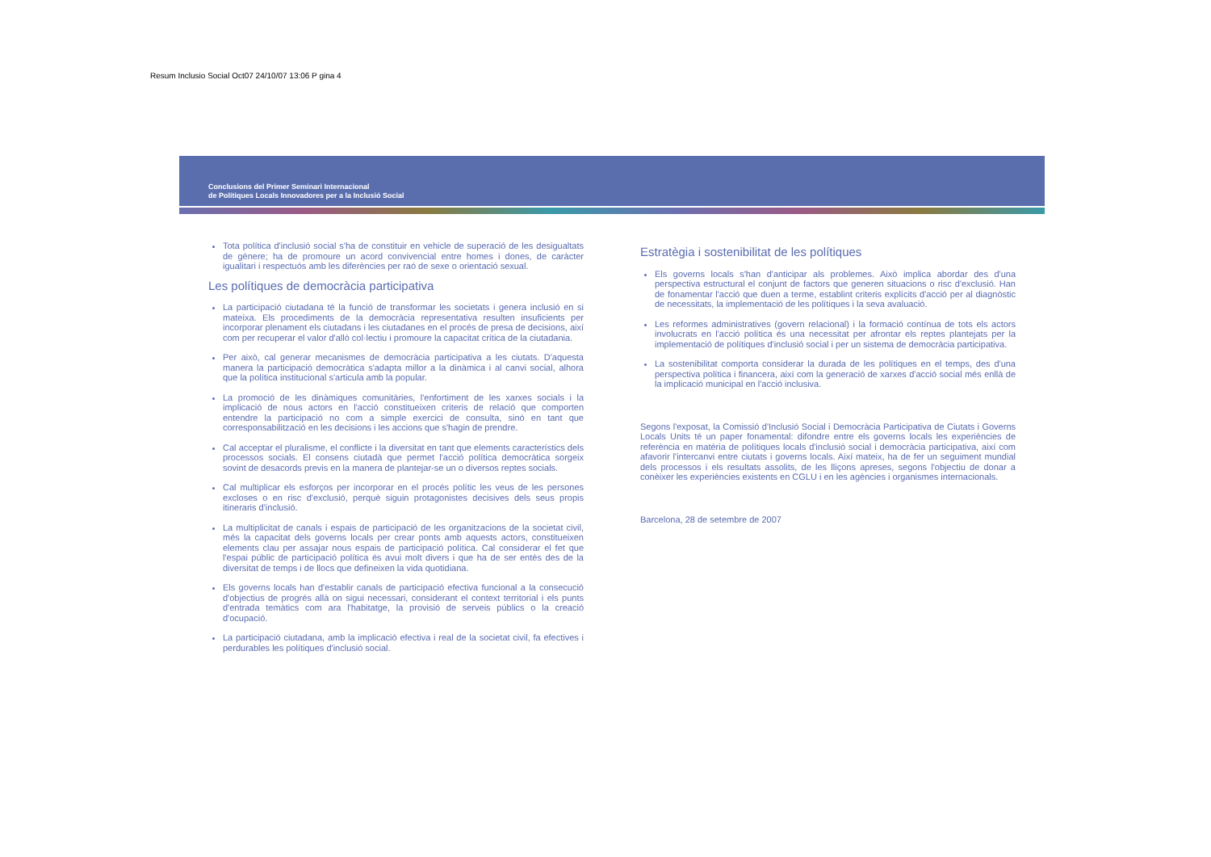Resum Inclusio Social Oct07 24/10/07 13:06 P gina 4
Conclusions del Primer Seminari Internacional
de Polítiques Locals Innovadores per a la Inclusió Social
Tota política d'inclusió social s'ha de constituir en vehicle de superació de les desigualtats de gènere; ha de promoure un acord convivencial entre homes i dones, de caràcter igualitari i respectuós amb les diferències per raó de sexe o orientació sexual.
Les polítiques de democràcia participativa
La participació ciutadana té la funció de transformar les societats i genera inclusió en si mateixa. Els procediments de la democràcia representativa resulten insuficients per incorporar plenament els ciutadans i les ciutadanes en el procés de presa de decisions, així com per recuperar el valor d'allò col·lectiu i promoure la capacitat crítica de la ciutadania.
Per això, cal generar mecanismes de democràcia participativa a les ciutats. D'aquesta manera la participació democràtica s'adapta millor a la dinàmica i al canvi social, alhora que la política institucional s'articula amb la popular.
La promoció de les dinàmiques comunitàries, l'enfortiment de les xarxes socials i la implicació de nous actors en l'acció constitueixen criteris de relació que comporten entendre la participació no com a simple exercici de consulta, sinó en tant que corresponsabilització en les decisions i les accions que s'hagin de prendre.
Cal acceptar el pluralisme, el conflicte i la diversitat en tant que elements característics dels processos socials. El consens ciutadà que permet l'acció política democràtica sorgeix sovint de desacords previs en la manera de plantejar-se un o diversos reptes socials.
Cal multiplicar els esforços per incorporar en el procés polític les veus de les persones excloses o en risc d'exclusió, perquè siguin protagonistes decisives dels seus propis itineraris d'inclusió.
La multiplicitat de canals i espais de participació de les organitzacions de la societat civil, més la capacitat dels governs locals per crear ponts amb aquests actors, constitueixen elements clau per assajar nous espais de participació política. Cal considerar el fet que l'espai públic de participació política és avui molt divers i que ha de ser entès des de la diversitat de temps i de llocs que defineixen la vida quotidiana.
Els governs locals han d'establir canals de participació efectiva funcional a la consecució d'objectius de progrés allà on sigui necessari, considerant el context territorial i els punts d'entrada temàtics com ara l'habitatge, la provisió de serveis públics o la creació d'ocupació.
La participació ciutadana, amb la implicació efectiva i real de la societat civil, fa efectives i perdurables les polítiques d'inclusió social.
Estratègia i sostenibilitat de les polítiques
Els governs locals s'han d'anticipar als problemes. Això implica abordar des d'una perspectiva estructural el conjunt de factors que generen situacions o risc d'exclusió. Han de fonamentar l'acció que duen a terme, establint criteris explícits d'acció per al diagnòstic de necessitats, la implementació de les polítiques i la seva avaluació.
Les reformes administratives (govern relacional) i la formació contínua de tots els actors involucrats en l'acció política és una necessitat per afrontar els reptes plantejats per la implementació de polítiques d'inclusió social i per un sistema de democràcia participativa.
La sostenibilitat comporta considerar la durada de les polítiques en el temps, des d'una perspectiva política i financera, així com la generació de xarxes d'acció social més enllà de la implicació municipal en l'acció inclusiva.
Segons l'exposat, la Comissió d'Inclusió Social i Democràcia Participativa de Ciutats i Governs Locals Units té un paper fonamental: difondre entre els governs locals les experiències de referència en matèria de polítiques locals d'inclusió social i democràcia participativa, així com afavorir l'intercanvi entre ciutats i governs locals. Així mateix, ha de fer un seguiment mundial dels processos i els resultats assolits, de les lliçons apreses, segons l'objectiu de donar a conèixer les experiències existents en CGLU i en les agències i organismes internacionals.
Barcelona, 28 de setembre de 2007